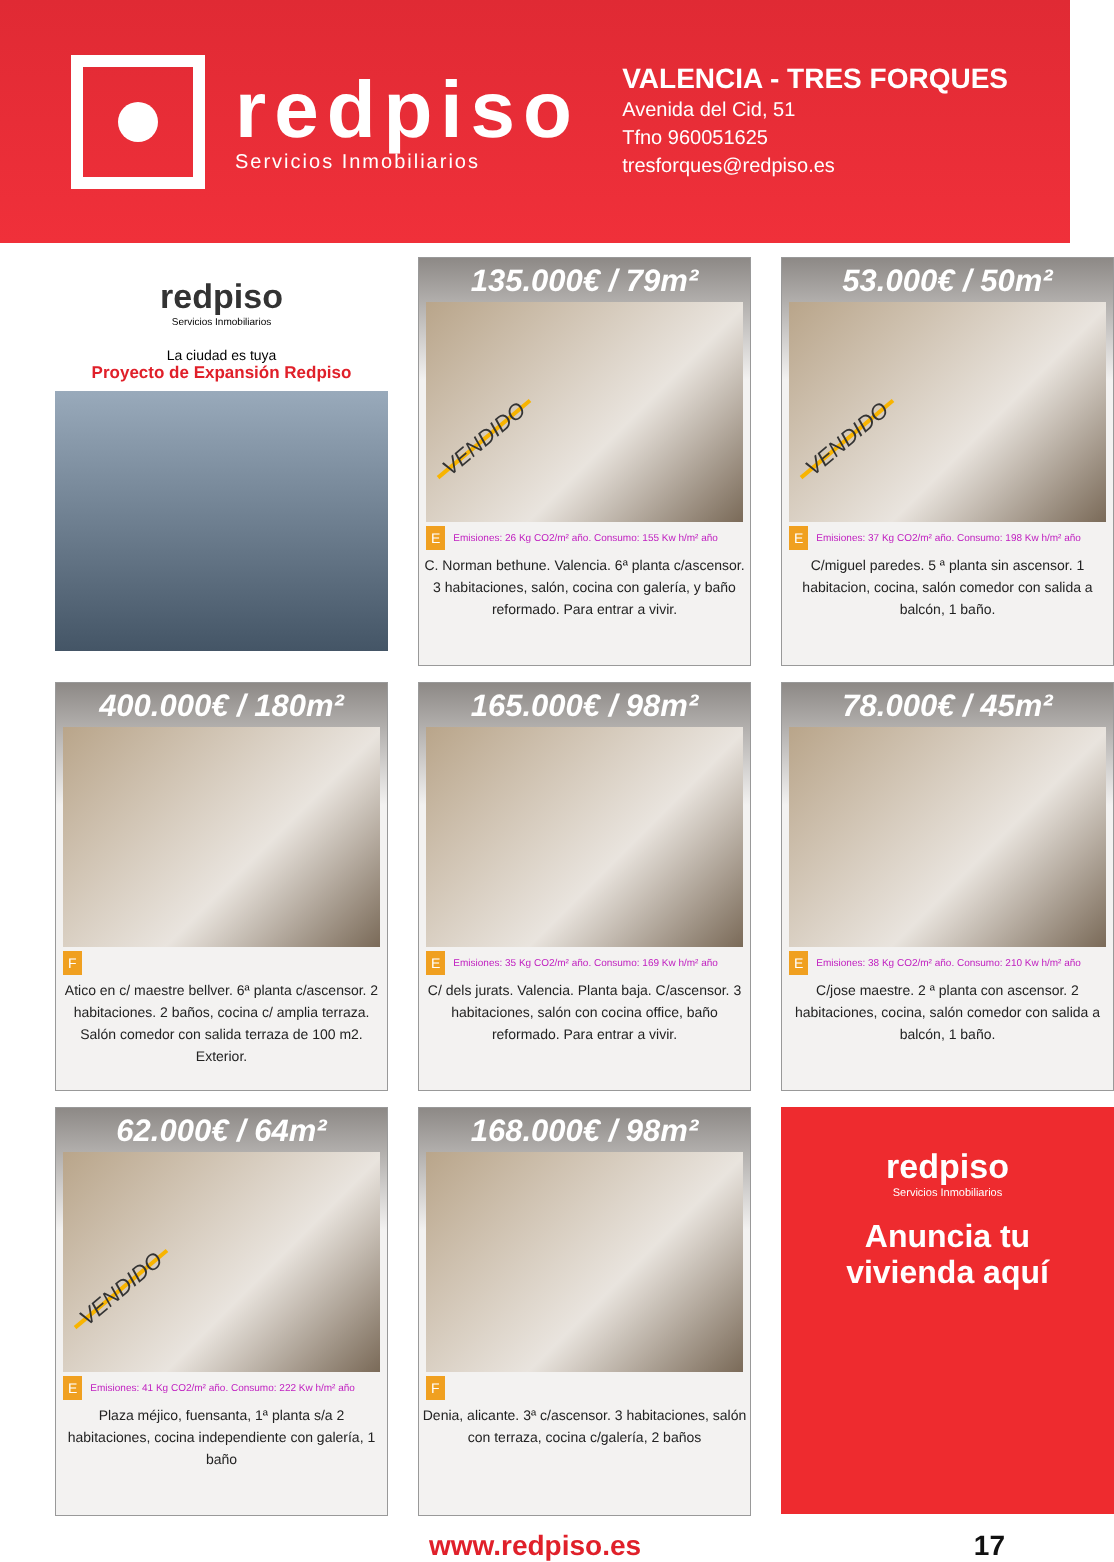redpiso
Servicios Inmobiliarios
VALENCIA - TRES FORQUES
Avenida del Cid, 51
Tfno 960051625
tresforques@redpiso.es
redpiso
Servicios Inmobiliarios
La ciudad es tuya
Proyecto de Expansión Redpiso
135.000€ / 79m²
E Emisiones: 26 Kg CO2/m² año. Consumo: 155 Kw h/m² año
C. Norman bethune. Valencia. 6ª planta c/ascensor. 3 habitaciones, salón, cocina con galería, y baño reformado. Para entrar a vivir.
VENDIDO
53.000€ / 50m²
E Emisiones: 37 Kg CO2/m² año. Consumo: 198 Kw h/m² año
C/miguel paredes. 5 ª planta sin ascensor. 1 habitacion, cocina, salón comedor con salida a balcón, 1 baño.
VENDIDO
400.000€ / 180m²
F
Atico en c/ maestre bellver. 6ª planta c/ascensor. 2 habitaciones. 2 baños, cocina c/ amplia terraza. Salón comedor con salida terraza de 100 m2. Exterior.
165.000€ / 98m²
E Emisiones: 35 Kg CO2/m² año. Consumo: 169 Kw h/m² año
C/ dels jurats. Valencia. Planta baja. C/ascensor. 3 habitaciones, salón con cocina office, baño reformado. Para entrar a vivir.
78.000€ / 45m²
E Emisiones: 38 Kg CO2/m² año. Consumo: 210 Kw h/m² año
C/jose maestre. 2 ª planta con ascensor. 2 habitaciones, cocina, salón comedor con salida a balcón, 1 baño.
62.000€ / 64m²
E Emisiones: 41 Kg CO2/m² año. Consumo: 222 Kw h/m² año
Plaza méjico, fuensanta, 1ª planta s/a 2 habitaciones, cocina independiente con galería, 1 baño
VENDIDO
168.000€ / 98m²
F
Denia, alicante. 3ª c/ascensor. 3 habitaciones, salón con terraza, cocina c/galería, 2 baños
redpiso
Servicios Inmobiliarios
Anuncia tu
vivienda aquí
www.redpiso.es 17